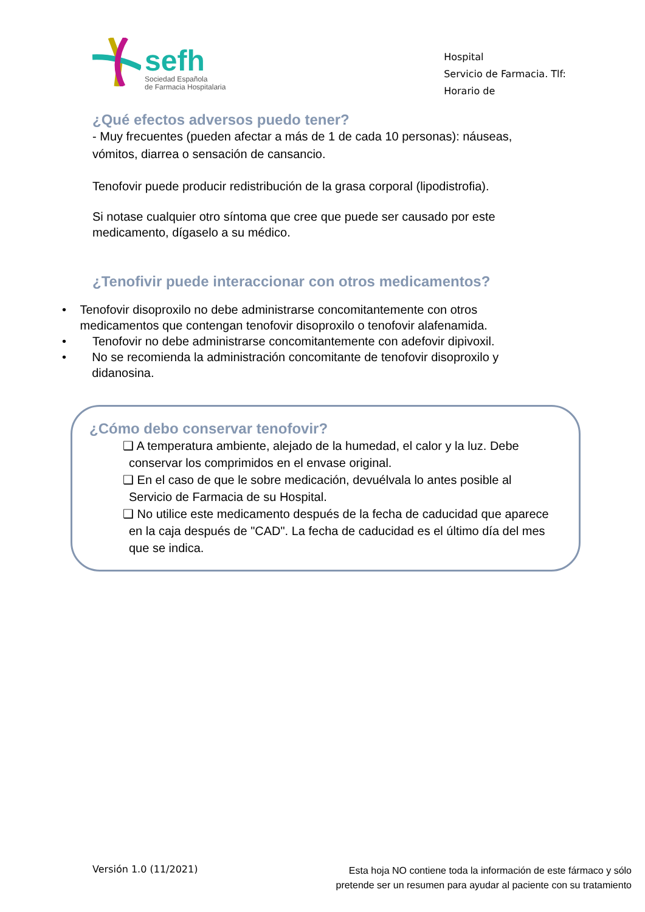sefh
Sociedad Española
de Farmacia Hospitalaria
Hospital
Servicio de Farmacia. Tlf:
Horario de
¿Qué efectos adversos puedo tener?
- Muy frecuentes (pueden afectar a más de 1 de cada 10 personas): náuseas, vómitos, diarrea o sensación de cansancio.
Tenofovir puede producir redistribución de la grasa corporal (lipodistrofia).
Si notase cualquier otro síntoma que cree que puede ser causado por este medicamento, dígaselo a su médico.
¿Tenofivir puede interaccionar con otros medicamentos?
• Tenofovir disoproxilo no debe administrarse concomitantemente con otros medicamentos que contengan tenofovir disoproxilo o tenofovir alafenamida.
• Tenofovir no debe administrarse concomitantemente con adefovir dipivoxil.
• No se recomienda la administración concomitante de tenofovir disoproxilo y didanosina.
¿Cómo debo conservar tenofovir?
❑ A temperatura ambiente, alejado de la humedad, el calor y la luz. Debe conservar los comprimidos en el envase original.
❑ En el caso de que le sobre medicación, devuélvala lo antes posible al Servicio de Farmacia de su Hospital.
❑ No utilice este medicamento después de la fecha de caducidad que aparece en la caja después de "CAD". La fecha de caducidad es el último día del mes que se indica.
Versión 1.0 (11/2021)
Esta hoja NO contiene toda la información de este fármaco y sólo
pretende ser un resumen para ayudar al paciente con su tratamiento